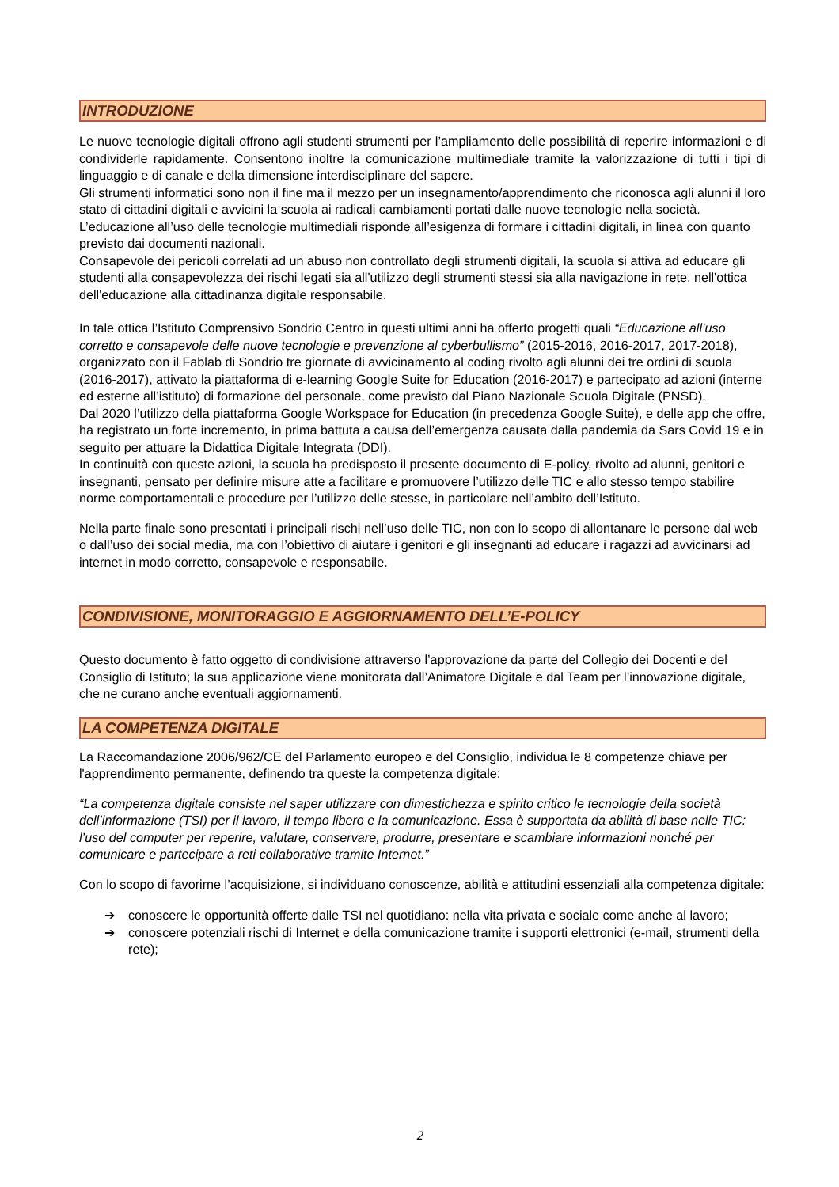INTRODUZIONE
Le nuove tecnologie digitali offrono agli studenti strumenti per l’ampliamento delle possibilità di reperire informazioni e di condividerle rapidamente. Consentono inoltre la comunicazione multimediale tramite la valorizzazione di tutti i tipi di linguaggio e di canale e della dimensione interdisciplinare del sapere.
Gli strumenti informatici sono non il fine ma il mezzo per un insegnamento/apprendimento che riconosca agli alunni il loro stato di cittadini digitali e avvicini la scuola ai radicali cambiamenti portati dalle nuove tecnologie nella società.
L’educazione all’uso delle tecnologie multimediali risponde all’esigenza di formare i cittadini digitali, in linea con quanto previsto dai documenti nazionali.
Consapevole dei pericoli correlati ad un abuso non controllato degli strumenti digitali, la scuola si attiva ad educare gli studenti alla consapevolezza dei rischi legati sia all'utilizzo degli strumenti stessi sia alla navigazione in rete, nell'ottica dell'educazione alla cittadinanza digitale responsabile.
In tale ottica l’Istituto Comprensivo Sondrio Centro in questi ultimi anni ha offerto progetti quali “Educazione all’uso corretto e consapevole delle nuove tecnologie e prevenzione al cyberbullismo” (2015-2016, 2016-2017, 2017-2018), organizzato con il Fablab di Sondrio tre giornate di avvicinamento al coding rivolto agli alunni dei tre ordini di scuola (2016-2017), attivato la piattaforma di e-learning Google Suite for Education (2016-2017) e partecipato ad azioni (interne ed esterne all’istituto) di formazione del personale, come previsto dal Piano Nazionale Scuola Digitale (PNSD).
Dal 2020 l’utilizzo della piattaforma Google Workspace for Education (in precedenza Google Suite), e delle app che offre, ha registrato un forte incremento, in prima battuta a causa dell’emergenza causata dalla pandemia da Sars Covid 19 e in seguito per attuare la Didattica Digitale Integrata (DDI).
In continuità con queste azioni, la scuola ha predisposto il presente documento di E-policy, rivolto ad alunni, genitori e insegnanti, pensato per definire misure atte a facilitare e promuovere l’utilizzo delle TIC e allo stesso tempo stabilire norme comportamentali e procedure per l’utilizzo delle stesse, in particolare nell’ambito dell’Istituto.
Nella parte finale sono presentati i principali rischi nell’uso delle TIC, non con lo scopo di allontanare le persone dal web o dall’uso dei social media, ma con l’obiettivo di aiutare i genitori e gli insegnanti ad educare i ragazzi ad avvicinarsi ad internet in modo corretto, consapevole e responsabile.
CONDIVISIONE, MONITORAGGIO E AGGIORNAMENTO DELL’E-POLICY
Questo documento è fatto oggetto di condivisione attraverso l’approvazione da parte del Collegio dei Docenti e del Consiglio di Istituto; la sua applicazione viene monitorata dall’Animatore Digitale e dal Team per l’innovazione digitale, che ne curano anche eventuali aggiornamenti.
LA COMPETENZA DIGITALE
La Raccomandazione 2006/962/CE del Parlamento europeo e del Consiglio, individua le 8 competenze chiave per l'apprendimento permanente, definendo tra queste la competenza digitale:
“La competenza digitale consiste nel saper utilizzare con dimestichezza e spirito critico le tecnologie della società dell’informazione (TSI) per il lavoro, il tempo libero e la comunicazione. Essa è supportata da abilità di base nelle TIC: l’uso del computer per reperire, valutare, conservare, produrre, presentare e scambiare informazioni nonché per comunicare e partecipare a reti collaborative tramite Internet.”
Con lo scopo di favorirne l’acquisizione, si individuano conoscenze, abilità e attitudini essenziali alla competenza digitale:
➔ conoscere le opportunità offerte dalle TSI nel quotidiano: nella vita privata e sociale come anche al lavoro;
➔ conoscere potenziali rischi di Internet e della comunicazione tramite i supporti elettronici (e-mail, strumenti della rete);
2